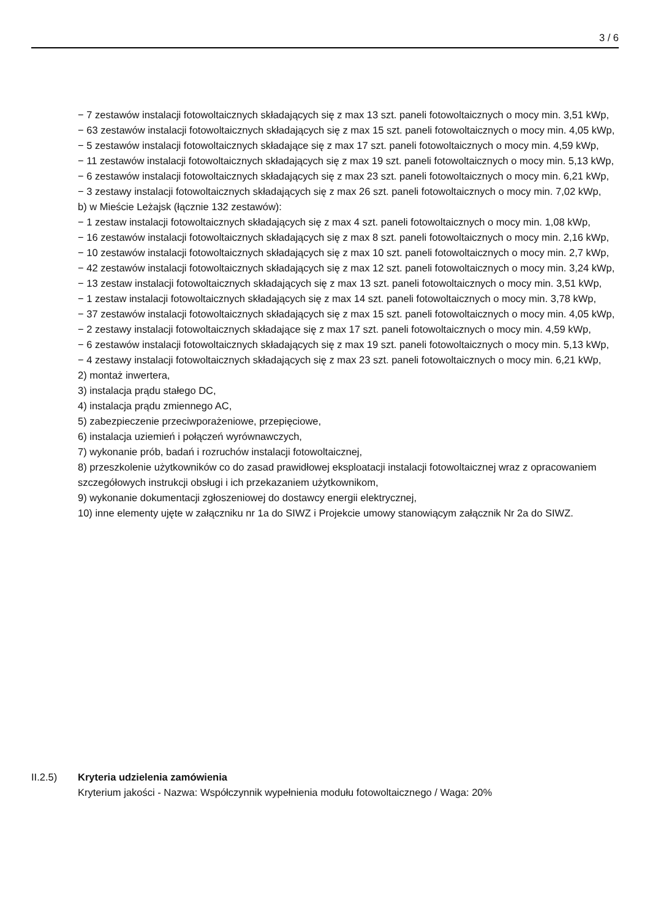3 / 6
− 7 zestawów instalacji fotowoltaicznych składających się z max 13 szt. paneli fotowoltaicznych o mocy min. 3,51 kWp,
− 63 zestawów instalacji fotowoltaicznych składających się z max 15 szt. paneli fotowoltaicznych o mocy min. 4,05 kWp,
− 5 zestawów instalacji fotowoltaicznych składające się z max 17 szt. paneli fotowoltaicznych o mocy min. 4,59 kWp,
− 11 zestawów instalacji fotowoltaicznych składających się z max 19 szt. paneli fotowoltaicznych o mocy min. 5,13 kWp,
− 6 zestawów instalacji fotowoltaicznych składających się z max 23 szt. paneli fotowoltaicznych o mocy min. 6,21 kWp,
− 3 zestawy instalacji fotowoltaicznych składających się z max 26 szt. paneli fotowoltaicznych o mocy min. 7,02 kWp,
b) w Mieście Leżajsk (łącznie 132 zestawów):
− 1 zestaw instalacji fotowoltaicznych składających się z max 4 szt. paneli fotowoltaicznych o mocy min. 1,08 kWp,
− 16 zestawów instalacji fotowoltaicznych składających się z max 8 szt. paneli fotowoltaicznych o mocy min. 2,16 kWp,
− 10 zestawów instalacji fotowoltaicznych składających się z max 10 szt. paneli fotowoltaicznych o mocy min. 2,7 kWp,
− 42 zestawów instalacji fotowoltaicznych składających się z max 12 szt. paneli fotowoltaicznych o mocy min. 3,24 kWp,
− 13 zestaw instalacji fotowoltaicznych składających się z max 13 szt. paneli fotowoltaicznych o mocy min. 3,51 kWp,
− 1 zestaw instalacji fotowoltaicznych składających się z max 14 szt. paneli fotowoltaicznych o mocy min. 3,78 kWp,
− 37 zestawów instalacji fotowoltaicznych składających się z max 15 szt. paneli fotowoltaicznych o mocy min. 4,05 kWp,
− 2 zestawy instalacji fotowoltaicznych składające się z max 17 szt. paneli fotowoltaicznych o mocy min. 4,59 kWp,
− 6 zestawów instalacji fotowoltaicznych składających się z max 19 szt. paneli fotowoltaicznych o mocy min. 5,13 kWp,
− 4 zestawy instalacji fotowoltaicznych składających się z max 23 szt. paneli fotowoltaicznych o mocy min. 6,21 kWp,
2) montaż inwertera,
3) instalacja prądu stałego DC,
4) instalacja prądu zmiennego AC,
5) zabezpieczenie przeciwporażeniowe, przepięciowe,
6) instalacja uziemień i połączeń wyrównawczych,
7) wykonanie prób, badań i rozruchów instalacji fotowoltaicznej,
8) przeszkolenie użytkowników co do zasad prawidłowej eksploatacji instalacji fotowoltaicznej wraz z opracowaniem szczegółowych instrukcji obsługi i ich przekazaniem użytkownikom,
9) wykonanie dokumentacji zgłoszeniowej do dostawcy energii elektrycznej,
10) inne elementy ujęte w załączniku nr 1a do SIWZ i Projekcie umowy stanowiącym załącznik Nr 2a do SIWZ.
II.2.5) Kryteria udzielenia zamówienia
Kryterium jakości - Nazwa: Współczynnik wypełnienia modułu fotowoltaicznego / Waga: 20%